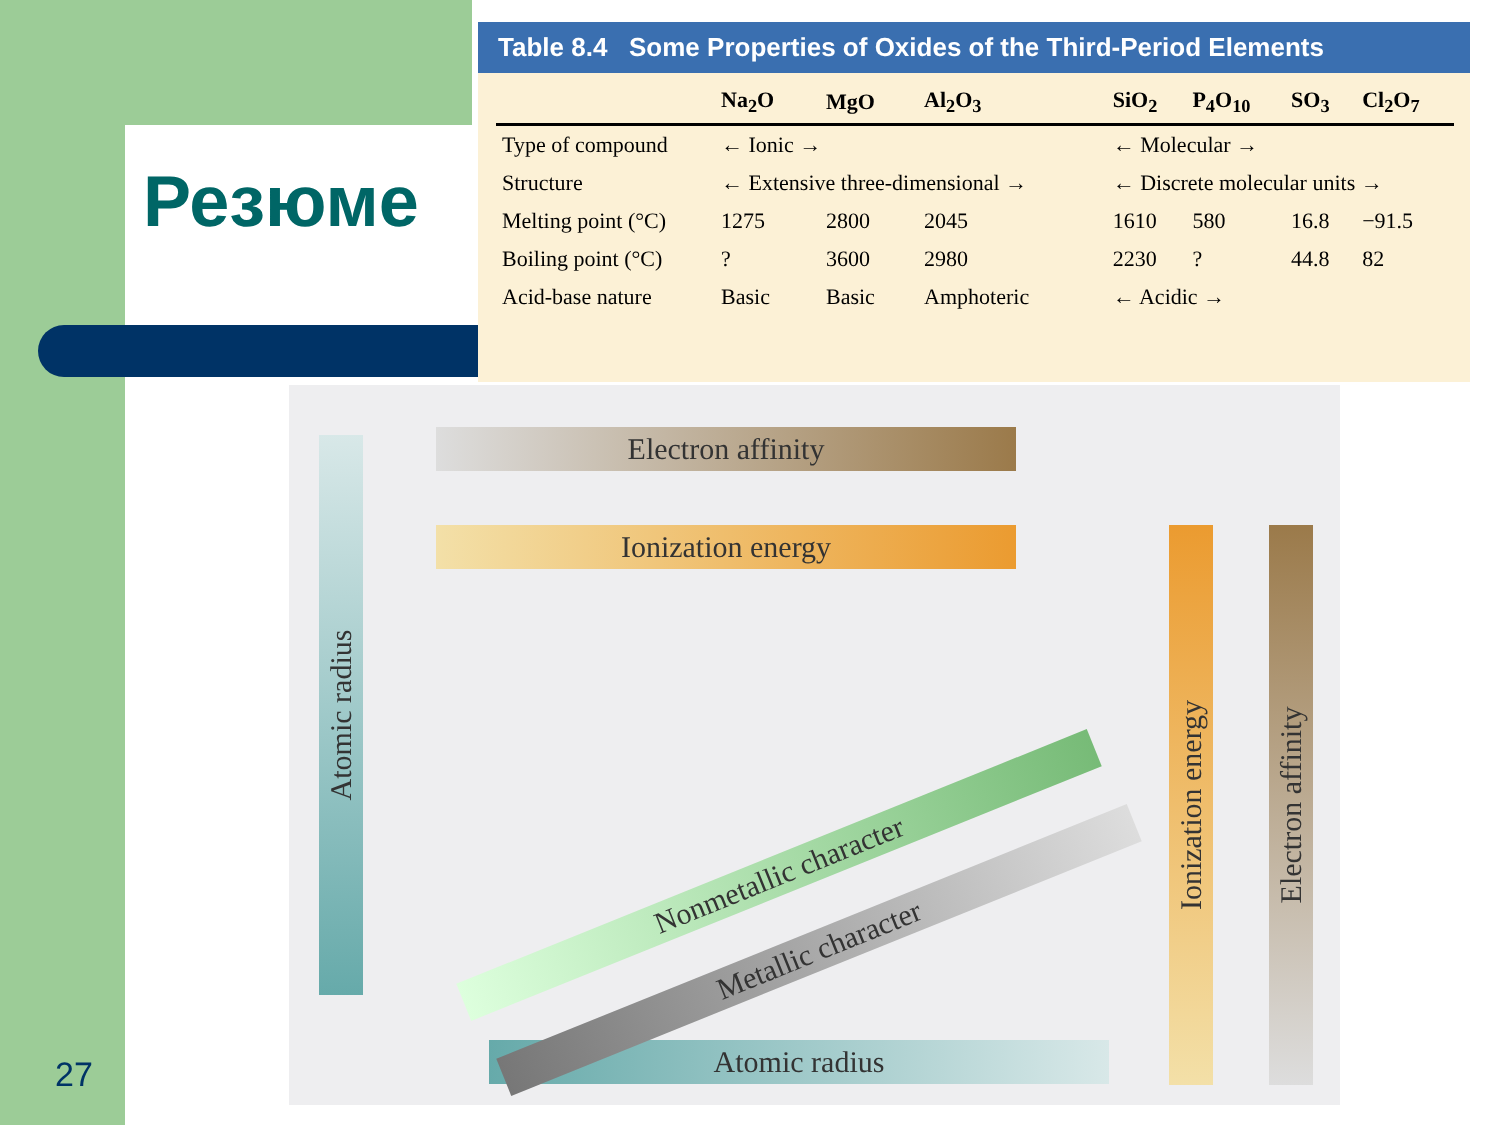Резюме
Table 8.4 Some Properties of Oxides of the Third-Period Elements
| | Na<sub>2</sub>O | MgO | Al<sub>2</sub>O<sub>3</sub> | SiO<sub>2</sub> | P<sub>4</sub>O<sub>10</sub> | SO<sub>3</sub> | Cl<sub>2</sub>O<sub>7</sub> |
| --- | --- | --- | --- | --- | --- | --- | --- |
| Type of compound | ← Ionic → | | | ← Molecular → | | | |
| Structure | ← Extensive three-dimensional → | | | ← Discrete molecular units → | | | |
| Melting point (°C) | 1275 | 2800 | 2045 | 1610 | 580 | 16.8 | −91.5 |
| Boiling point (°C) | ? | 3600 | 2980 | 2230 | ? | 44.8 | 82 |
| Acid-base nature | Basic | Basic | Amphoteric | ← Acidic → | | | |
Electron affinity
Ionization energy
Atomic radius
Atomic radius
Ionization energy
Electron affinity
Nonmetallic character
Metallic character
27